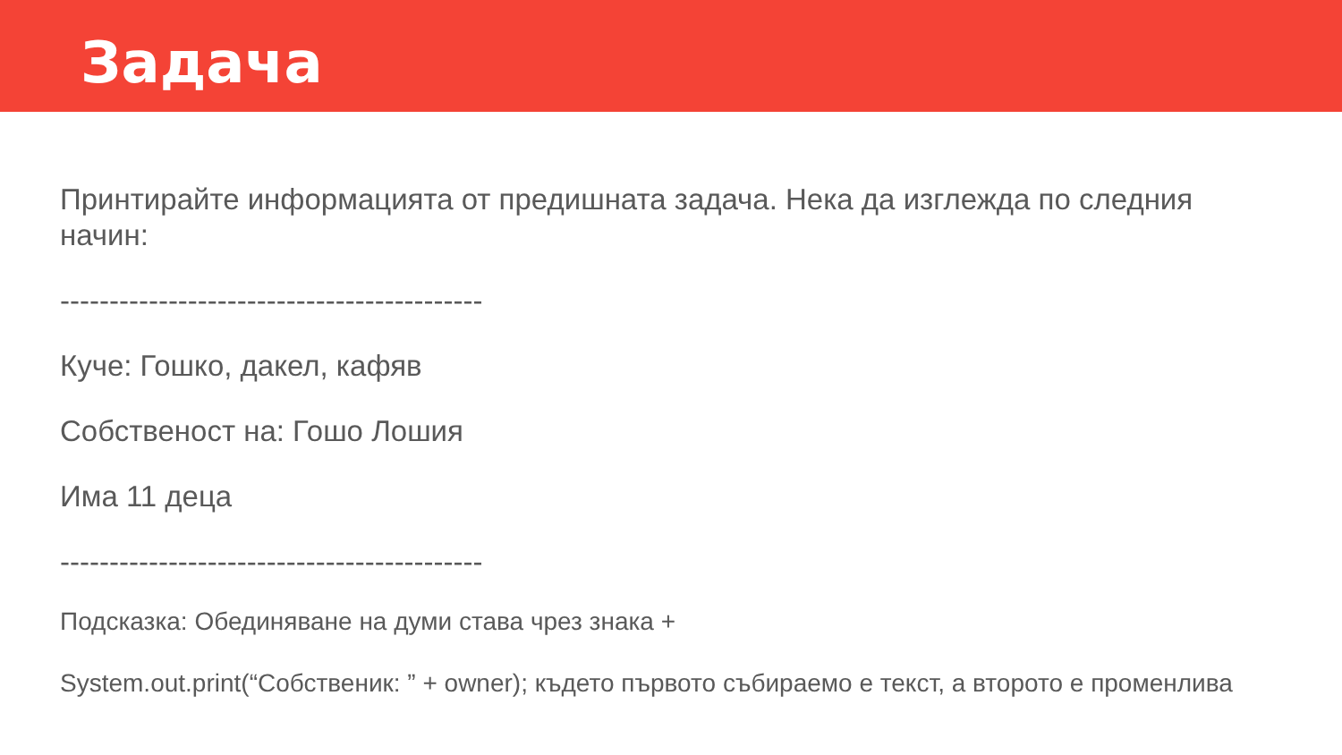Задача
Принтирайте информацията от предишната задача. Нека да изглежда по следния начин:
-------------------------------------------
Куче: Гошко, дакел, кафяв
Собственост на: Гошо Лошия
Има 11 деца
-------------------------------------------
Подсказка: Обединяване на думи става чрез знака +
System.out.print(“Собственик: ” + owner); където първото събираемо е текст, а второто е променлива